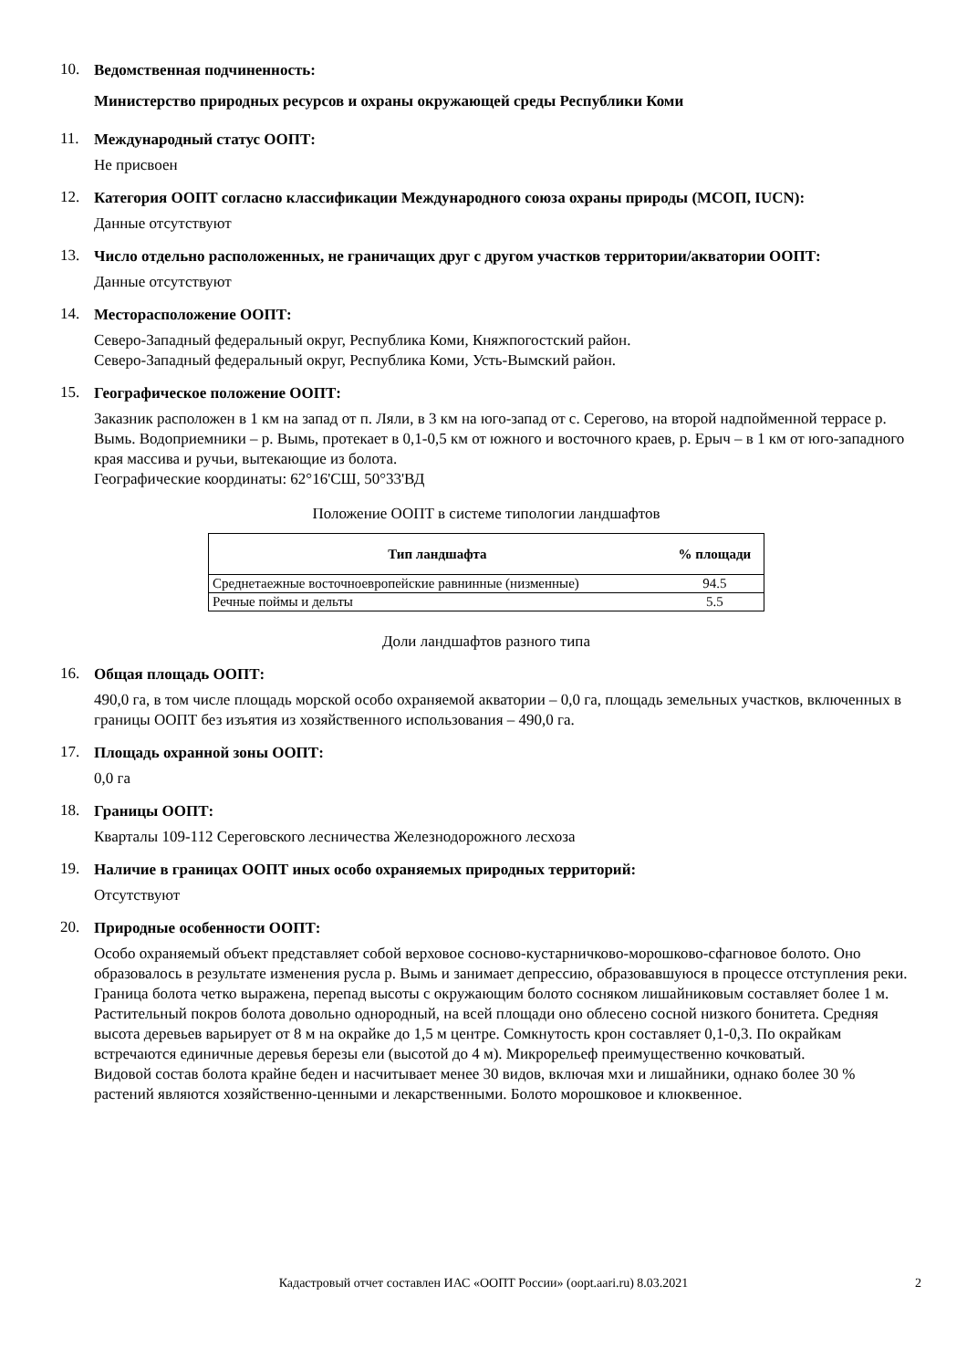10.
Ведомственная подчиненность:
Министерство природных ресурсов и охраны окружающей среды Республики Коми
11.
Международный статус ООПТ:
Не присвоен
12.
Категория ООПТ согласно классификации Международного союза охраны природы (МСОП, IUCN):
Данные отсутствуют
13.
Число отдельно расположенных, не граничащих друг с другом участков территории/акватории ООПТ:
Данные отсутствуют
14.
Месторасположение ООПТ:
Северо-Западный федеральный округ, Республика Коми, Княжпогостский район.
Северо-Западный федеральный округ, Республика Коми, Усть-Вымский район.
15.
Географическое положение ООПТ:
Заказник расположен в 1 км на запад от п. Ляли, в 3 км на юго-запад от с. Серегово, на второй надпойменной террасе р. Вымь. Водоприемники – р. Вымь, протекает в 0,1-0,5 км от южного и восточного краев, р. Ерыч – в 1 км от юго-западного края массива и ручьи, вытекающие из болота.
Географические координаты: 62°16'СШ, 50°33'ВД
Положение ООПТ в системе типологии ландшафтов
| Тип ландшафта | % площади |
| --- | --- |
| Среднетаежные восточноевропейские равнинные (низменные) | 94.5 |
| Речные поймы и дельты | 5.5 |
Доли ландшафтов разного типа
16.
Общая площадь ООПТ:
490,0 га, в том числе площадь морской особо охраняемой акватории – 0,0 га, площадь земельных участков, включенных в границы ООПТ без изъятия из хозяйственного использования – 490,0 га.
17.
Площадь охранной зоны ООПТ:
0,0 га
18.
Границы ООПТ:
Кварталы 109-112 Сереговского лесничества Железнодорожного лесхоза
19.
Наличие в границах ООПТ иных особо охраняемых природных территорий:
Отсутствуют
20.
Природные особенности ООПТ:
Особо охраняемый объект представляет собой верховое сосново-кустарничково-морошково-сфагновое болото. Оно образовалось в результате изменения русла р. Вымь и занимает депрессию, образовавшуюся в процессе отступления реки. Граница болота четко выражена, перепад высоты с окружающим болото сосняком лишайниковым составляет более 1 м. Растительный покров болота довольно однородный, на всей площади оно облесено сосной низкого бонитета. Средняя высота деревьев варьирует от 8 м на окрайке до 1,5 м центре. Сомкнутость крон составляет 0,1-0,3. По окрайкам встречаются единичные деревья березы ели (высотой до 4 м). Микрорельеф преимущественно кочковатый.
Видовой состав болота крайне беден и насчитывает менее 30 видов, включая мхи и лишайники, однако более 30 % растений являются хозяйственно-ценными и лекарственными. Болото морошковое и клюквенное.
Кадастровый отчет составлен ИАС «ООПТ России» (oopt.aari.ru) 8.03.2021
2